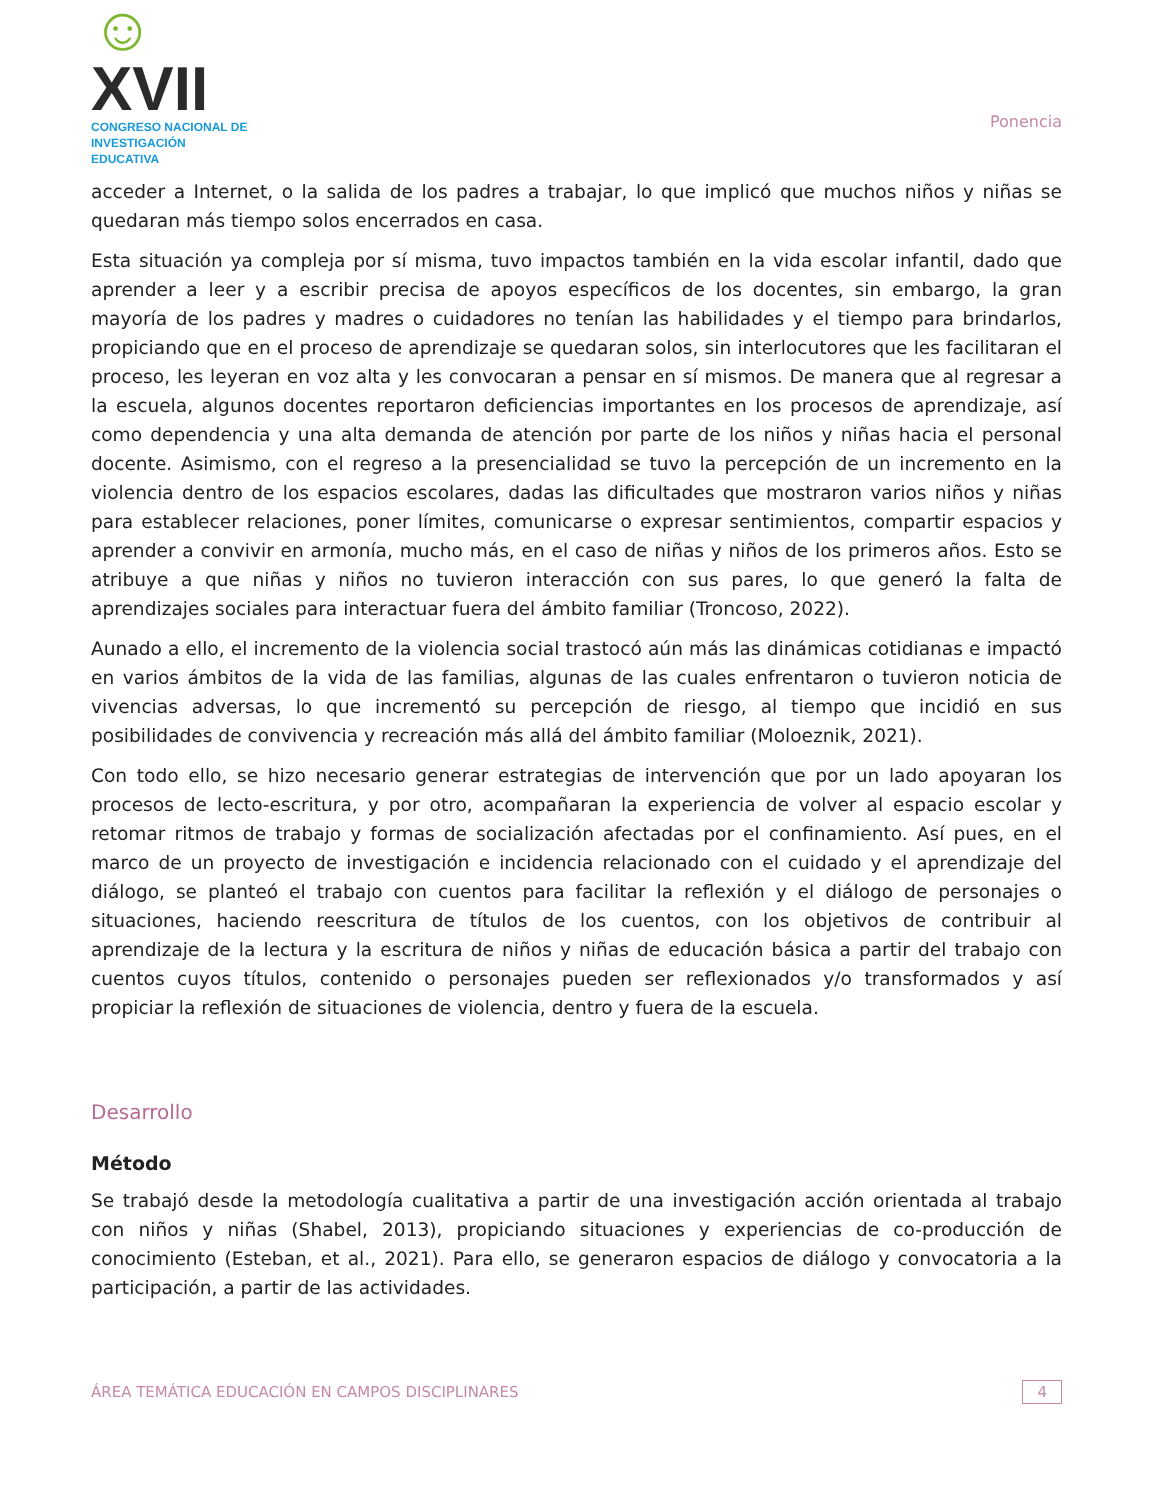☺XVII
CONGRESO NACIONAL DE
INVESTIGACIÓN EDUCATIVA
Ponencia
acceder a Internet, o la salida de los padres a trabajar, lo que implicó que muchos niños y niñas se quedaran más tiempo solos encerrados en casa.
Esta situación ya compleja por sí misma, tuvo impactos también en la vida escolar infantil, dado que aprender a leer y a escribir precisa de apoyos específicos de los docentes, sin embargo, la gran mayoría de los padres y madres o cuidadores no tenían las habilidades y el tiempo para brindarlos, propiciando que en el proceso de aprendizaje se quedaran solos, sin interlocutores que les facilitaran el proceso, les leyeran en voz alta y les convocaran a pensar en sí mismos. De manera que al regresar a la escuela, algunos docentes reportaron deficiencias importantes en los procesos de aprendizaje, así como dependencia y una alta demanda de atención por parte de los niños y niñas hacia el personal docente. Asimismo, con el regreso a la presencialidad se tuvo la percepción de un incremento en la violencia dentro de los espacios escolares, dadas las dificultades que mostraron varios niños y niñas para establecer relaciones, poner límites, comunicarse o expresar sentimientos, compartir espacios y aprender a convivir en armonía, mucho más, en el caso de niñas y niños de los primeros años. Esto se atribuye a que niñas y niños no tuvieron interacción con sus pares, lo que generó la falta de aprendizajes sociales para interactuar fuera del ámbito familiar (Troncoso, 2022).
Aunado a ello, el incremento de la violencia social trastocó aún más las dinámicas cotidianas e impactó en varios ámbitos de la vida de las familias, algunas de las cuales enfrentaron o tuvieron noticia de vivencias adversas, lo que incrementó su percepción de riesgo, al tiempo que incidió en sus posibilidades de convivencia y recreación más allá del ámbito familiar (Moloeznik, 2021).
Con todo ello, se hizo necesario generar estrategias de intervención que por un lado apoyaran los procesos de lecto-escritura, y por otro, acompañaran la experiencia de volver al espacio escolar y retomar ritmos de trabajo y formas de socialización afectadas por el confinamiento. Así pues, en el marco de un proyecto de investigación e incidencia relacionado con el cuidado y el aprendizaje del diálogo, se planteó el trabajo con cuentos para facilitar la reflexión y el diálogo de personajes o situaciones, haciendo reescritura de títulos de los cuentos, con los objetivos de contribuir al aprendizaje de la lectura y la escritura de niños y niñas de educación básica a partir del trabajo con cuentos cuyos títulos, contenido o personajes pueden ser reflexionados y/o transformados y así propiciar la reflexión de situaciones de violencia, dentro y fuera de la escuela.
Desarrollo
Método
Se trabajó desde la metodología cualitativa a partir de una investigación acción orientada al trabajo con niños y niñas (Shabel, 2013), propiciando situaciones y experiencias de co-producción de conocimiento (Esteban, et al., 2021). Para ello, se generaron espacios de diálogo y convocatoria a la participación, a partir de las actividades.
ÁREA TEMÁTICA EDUCACIÓN EN CAMPOS DISCIPLINARES
4